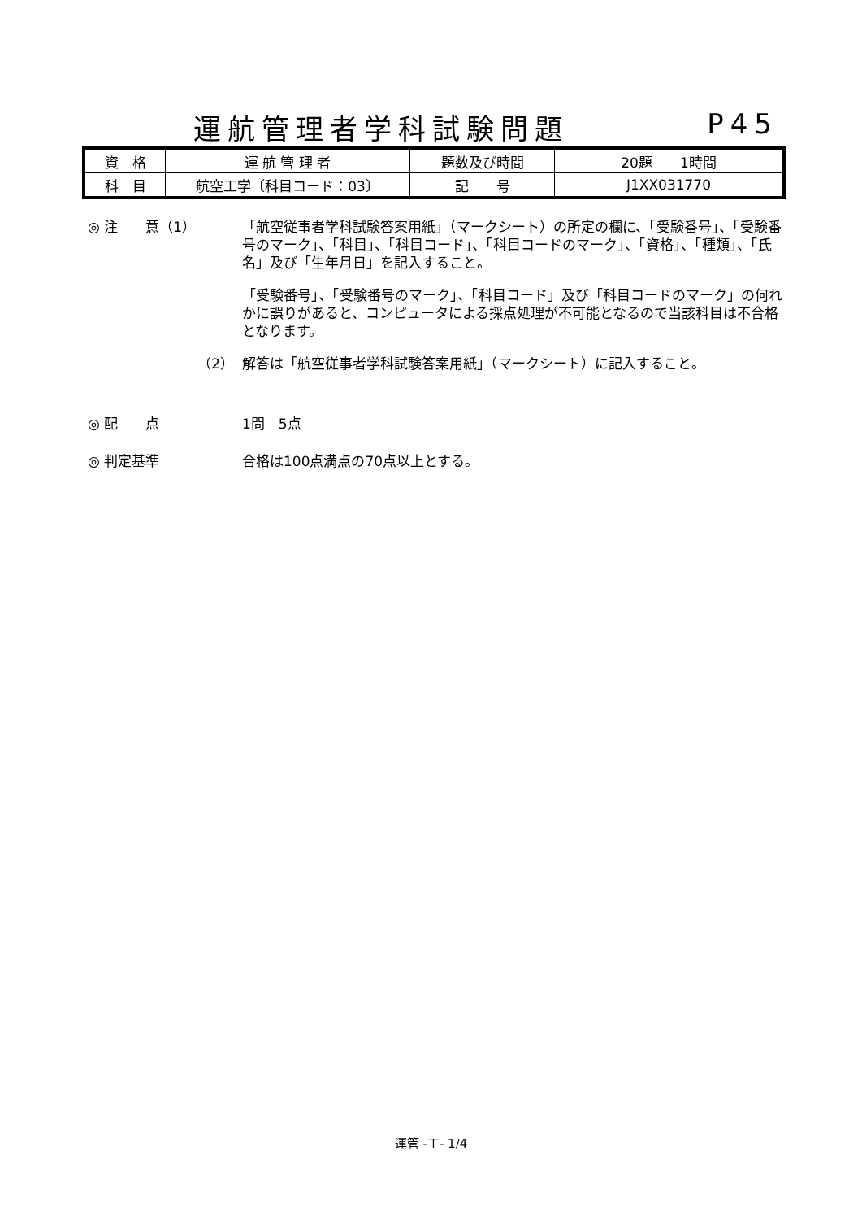運航管理者学科試験問題 P45
| 資 格 | 運 航 管 理 者 | 題数及び時間 | 20題 1時間 |
| 科 目 | 航空工学〔科目コード：03〕 | 記 号 | J1XX031770 |
◎ 注　　意（1） 「航空従事者学科試験答案用紙」（マークシート）の所定の欄に、「受験番号」、「受験番号のマーク」、「科目」、「科目コード」、「科目コードのマーク」、「資格」、「種類」、「氏名」及び「生年月日」を記入すること。
「受験番号」、「受験番号のマーク」、「科目コード」及び「科目コードのマーク」の何れかに誤りがあると、コンピュータによる採点処理が不可能となるので当該科目は不合格となります。
（2） 解答は「航空従事者学科試験答案用紙」（マークシート）に記入すること。
◎ 配　　点 1問　5点
◎ 判定基準 合格は100点満点の70点以上とする。
運管 -工- 1/4